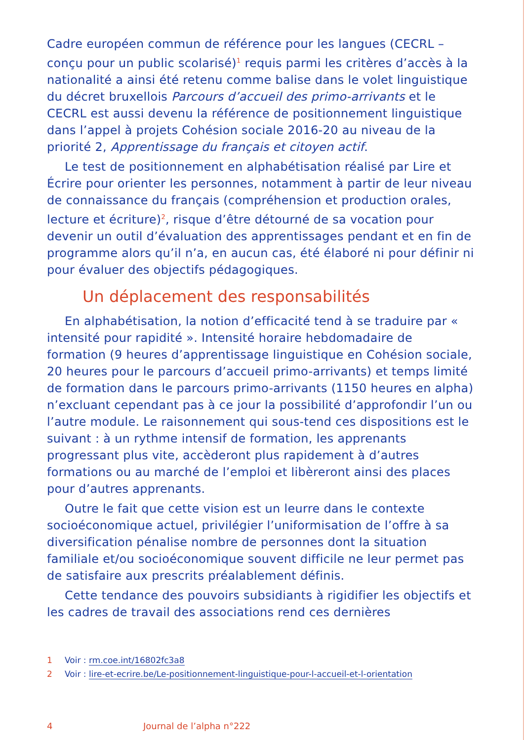Cadre européen commun de référence pour les langues (CECRL – conçu pour un public scolarisé)<sup>1</sup> requis parmi les critères d’accès à la nationalité a ainsi été retenu comme balise dans le volet linguistique du décret bruxellois Parcours d’accueil des primo-arrivants et le CECRL est aussi devenu la référence de positionnement linguistique dans l’appel à projets Cohésion sociale 2016-20 au niveau de la priorité 2, Apprentissage du français et citoyen actif.
Le test de positionnement en alphabétisation réalisé par Lire et Écrire pour orienter les personnes, notamment à partir de leur niveau de connaissance du français (compréhension et production orales, lecture et écriture)<sup>2</sup>, risque d’être détourné de sa vocation pour devenir un outil d’évaluation des apprentissages pendant et en fin de programme alors qu’il n’a, en aucun cas, été élaboré ni pour définir ni pour évaluer des objectifs pédagogiques.
Un déplacement des responsabilités
En alphabétisation, la notion d’efficacité tend à se traduire par « intensité pour rapidité ». Intensité horaire hebdomadaire de formation (9 heures d’apprentissage linguistique en Cohésion sociale, 20 heures pour le parcours d’accueil primo-arrivants) et temps limité de formation dans le parcours primo-arrivants (1150 heures en alpha) n’excluant cependant pas à ce jour la possibilité d’approfondir l’un ou l’autre module. Le raisonnement qui sous-tend ces dispositions est le suivant : à un rythme intensif de formation, les apprenants progressant plus vite, accèderont plus rapidement à d’autres formations ou au marché de l’emploi et libèreront ainsi des places pour d’autres apprenants.
Outre le fait que cette vision est un leurre dans le contexte socioéconomique actuel, privilégier l’uniformisation de l’offre à sa diversification pénalise nombre de personnes dont la situation familiale et/ou socioéconomique souvent difficile ne leur permet pas de satisfaire aux prescrits préalablement définis.
Cette tendance des pouvoirs subsidiants à rigidifier les objectifs et les cadres de travail des associations rend ces dernières
1 Voir : rm.coe.int/16802fc3a8
2 Voir : lire-et-ecrire.be/Le-positionnement-linguistique-pour-l-accueil-et-l-orientation
4 Journal de l’alpha n°222